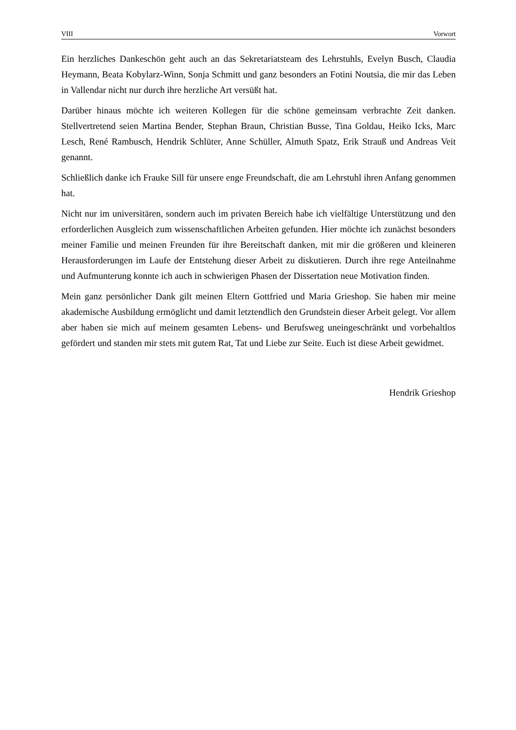VIII Vorwort
Ein herzliches Dankeschön geht auch an das Sekretariatsteam des Lehrstuhls, Evelyn Busch, Claudia Heymann, Beata Kobylarz-Winn, Sonja Schmitt und ganz besonders an Fotini Noutsia, die mir das Leben in Vallendar nicht nur durch ihre herzliche Art versüßt hat.
Darüber hinaus möchte ich weiteren Kollegen für die schöne gemeinsam verbrachte Zeit danken. Stellvertretend seien Martina Bender, Stephan Braun, Christian Busse, Tina Goldau, Heiko Icks, Marc Lesch, René Rambusch, Hendrik Schlüter, Anne Schüller, Almuth Spatz, Erik Strauß und Andreas Veit genannt.
Schließlich danke ich Frauke Sill für unsere enge Freundschaft, die am Lehrstuhl ihren Anfang genommen hat.
Nicht nur im universitären, sondern auch im privaten Bereich habe ich vielfältige Unterstützung und den erforderlichen Ausgleich zum wissenschaftlichen Arbeiten gefunden. Hier möchte ich zunächst besonders meiner Familie und meinen Freunden für ihre Bereitschaft danken, mit mir die größeren und kleineren Herausforderungen im Laufe der Entstehung dieser Arbeit zu diskutieren. Durch ihre rege Anteilnahme und Aufmunterung konnte ich auch in schwierigen Phasen der Dissertation neue Motivation finden.
Mein ganz persönlicher Dank gilt meinen Eltern Gottfried und Maria Grieshop. Sie haben mir meine akademische Ausbildung ermöglicht und damit letztendlich den Grundstein dieser Arbeit gelegt. Vor allem aber haben sie mich auf meinem gesamten Lebens- und Berufsweg uneingeschränkt und vorbehaltlos gefördert und standen mir stets mit gutem Rat, Tat und Liebe zur Seite. Euch ist diese Arbeit gewidmet.
Hendrik Grieshop